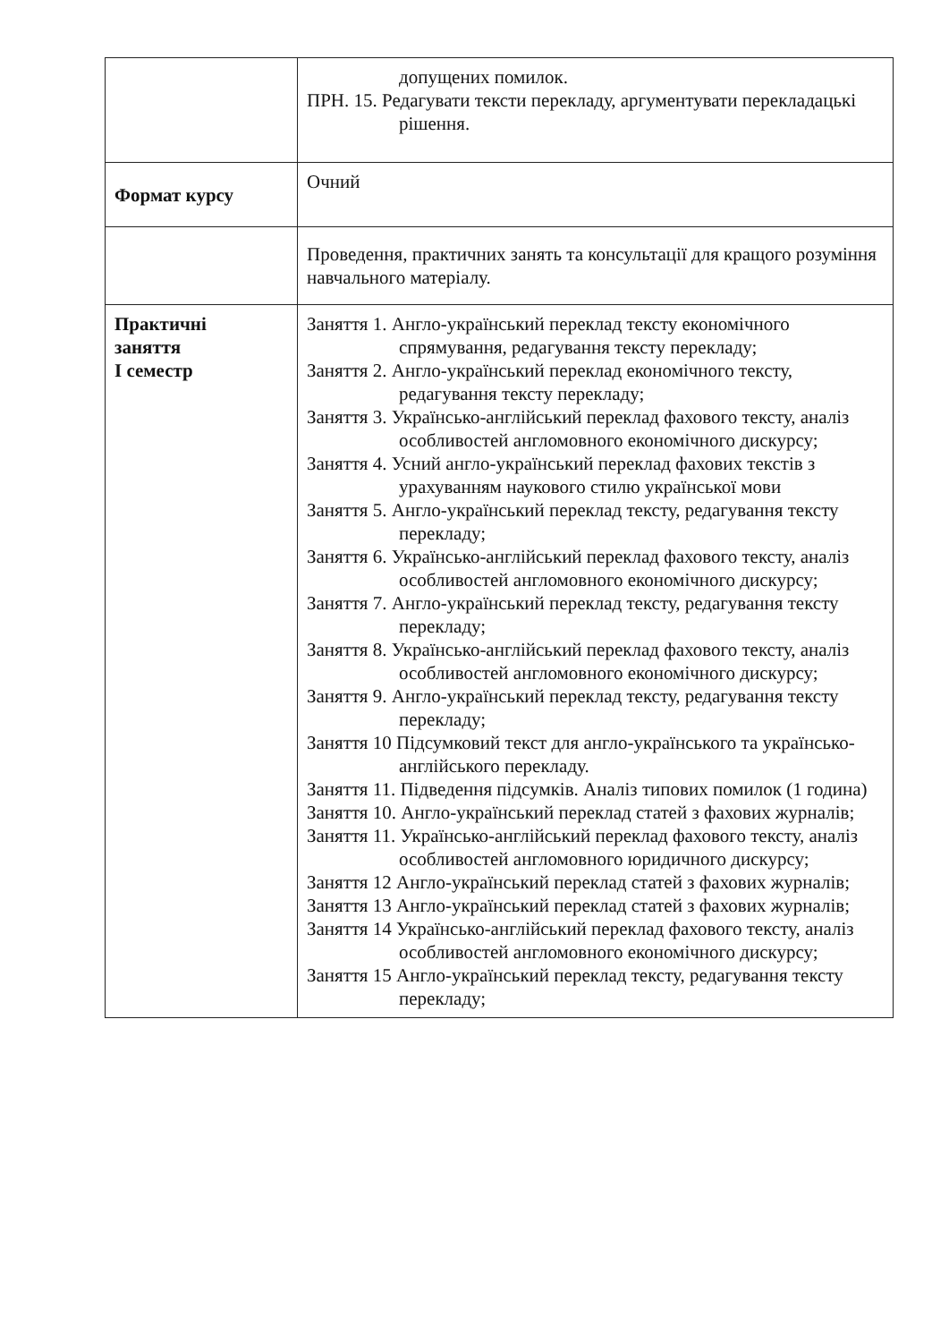| | допущених помилок. ПРН. 15. Редагувати тексти перекладу, аргументувати перекладацькі рішення. |
| Формат курсу | Очний |
| | Проведення, практичних занять та консультації для кращого розуміння навчального матеріалу. |
| Практичні заняття І семестр | Заняття 1. Англо-український переклад тексту економічного спрямування, редагування тексту перекладу; Заняття 2. Англо-український переклад економічного тексту, редагування тексту перекладу; Заняття 3. Українсько-англійський переклад фахового тексту, аналіз особливостей англомовного економічного дискурсу; Заняття 4. Усний англо-український переклад фахових текстів з урахуванням наукового стилю української мови Заняття 5. Англо-український переклад тексту, редагування тексту перекладу; Заняття 6. Українсько-англійський переклад фахового тексту, аналіз особливостей англомовного економічного дискурсу; Заняття 7. Англо-український переклад тексту, редагування тексту перекладу; Заняття 8. Українсько-англійський переклад фахового тексту, аналіз особливостей англомовного економічного дискурсу; Заняття 9. Англо-український переклад тексту, редагування тексту перекладу; Заняття 10 Підсумковий текст для англо-українського та українсько-англійського перекладу. Заняття 11. Підведення підсумків. Аналіз типових помилок (1 година) Заняття 10. Англо-український переклад статей з фахових журналів; Заняття 11. Українсько-англійський переклад фахового тексту, аналіз особливостей англомовного юридичного дискурсу; Заняття 12 Англо-український переклад статей з фахових журналів; Заняття 13 Англо-український переклад статей з фахових журналів; Заняття 14 Українсько-англійський переклад фахового тексту, аналіз особливостей англомовного економічного дискурсу; Заняття 15 Англо-український переклад тексту, редагування тексту перекладу; |